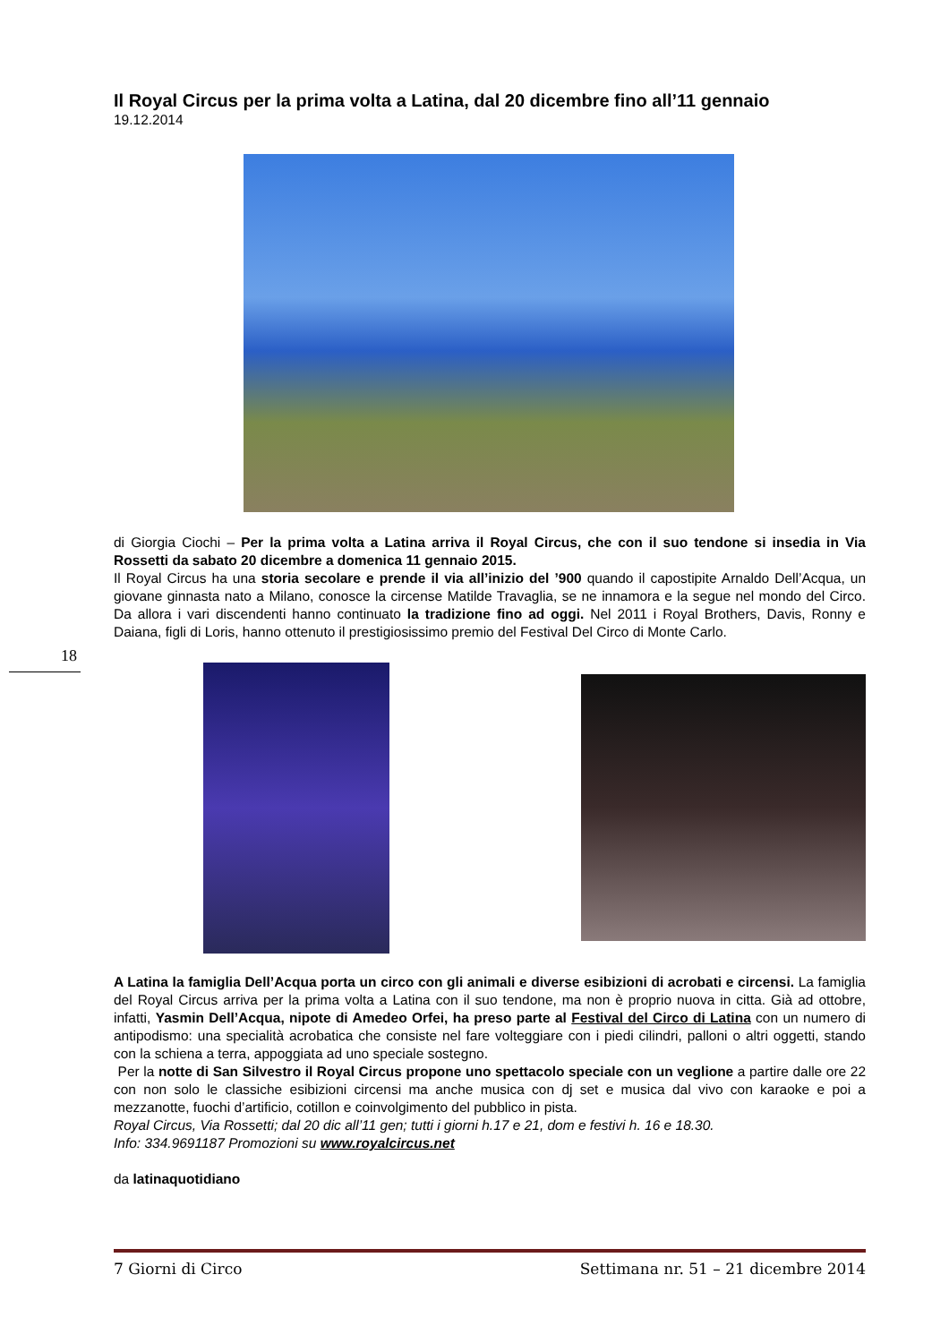Il Royal Circus per la prima volta a Latina, dal 20 dicembre fino all’11 gennaio
19.12.2014
di Giorgia Ciochi – Per la prima volta a Latina arriva il Royal Circus, che con il suo tendone si insedia in Via Rossetti da sabato 20 dicembre a domenica 11 gennaio 2015.
Il Royal Circus ha una storia secolare e prende il via all’inizio del ’900 quando il capostipite Arnaldo Dell’Acqua, un giovane ginnasta nato a Milano, conosce la circense Matilde Travaglia, se ne innamora e la segue nel mondo del Circo. Da allora i vari discendenti hanno continuato la tradizione fino ad oggi. Nel 2011 i Royal Brothers, Davis, Ronny e Daiana, figli di Loris, hanno ottenuto il prestigiosissimo premio del Festival Del Circo di Monte Carlo.
A Latina la famiglia Dell’Acqua porta un circo con gli animali e diverse esibizioni di acrobati e circensi. La famiglia del Royal Circus arriva per la prima volta a Latina con il suo tendone, ma non è proprio nuova in citta. Già ad ottobre, infatti, Yasmin Dell’Acqua, nipote di Amedeo Orfei, ha preso parte al Festival del Circo di Latina con un numero di antipodismo: una specialità acrobatica che consiste nel fare volteggiare con i piedi cilindri, palloni o altri oggetti, stando con la schiena a terra, appoggiata ad uno speciale sostegno.
Per la notte di San Silvestro il Royal Circus propone uno spettacolo speciale con un veglione a partire dalle ore 22 con non solo le classiche esibizioni circensi ma anche musica con dj set e musica dal vivo con karaoke e poi a mezzanotte, fuochi d’artificio, cotillon e coinvolgimento del pubblico in pista.
Royal Circus, Via Rossetti; dal 20 dic all’11 gen; tutti i giorni h.17 e 21, dom e festivi h. 16 e 18.30.
Info: 334.9691187 Promozioni su www.royalcircus.net
da latinaquotidiano
18
7 Giorni di Circo Settimana nr. 51 – 21 dicembre 2014